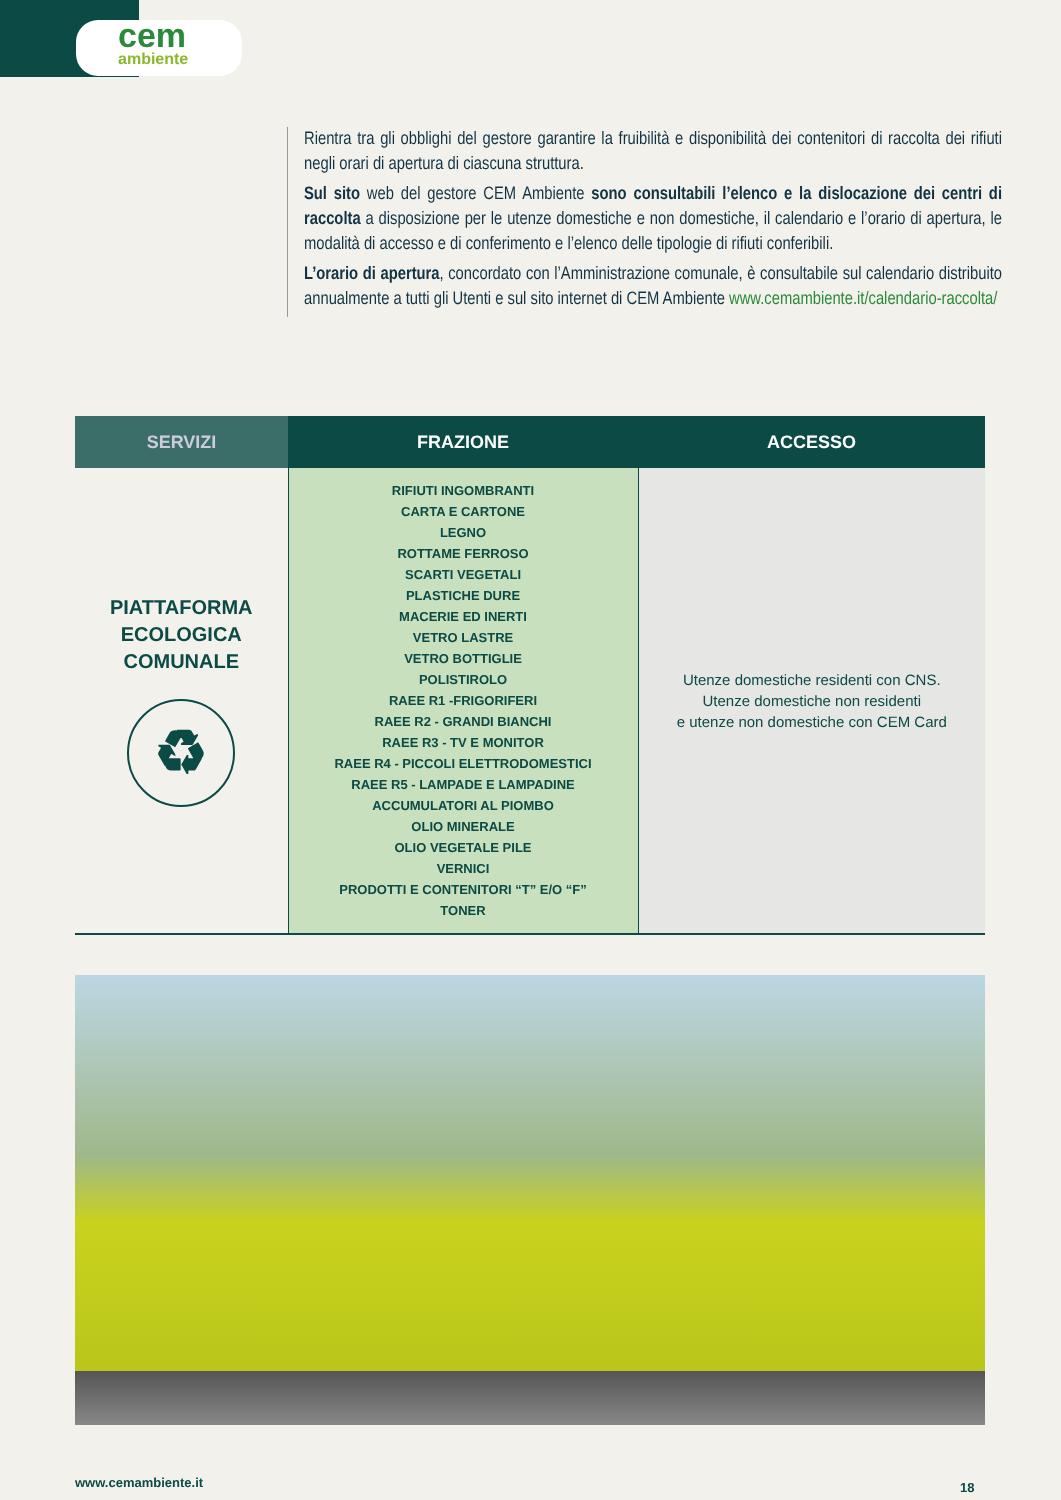cem
ambiente
Rientra tra gli obblighi del gestore garantire la fruibilità e disponibilità dei contenitori di raccolta dei rifiuti negli orari di apertura di ciascuna struttura.
Sul sito web del gestore CEM Ambiente sono consultabili l’elenco e la dislocazione dei centri di raccolta a disposizione per le utenze domestiche e non domestiche, il calendario e l’orario di apertura, le modalità di accesso e di conferimento e l’elenco delle tipologie di rifiuti conferibili.
L’orario di apertura, concordato con l’Amministrazione comunale, è consultabile sul calendario distribuito annualmente a tutti gli Utenti e sul sito internet di CEM Ambiente www.cemambiente.it/calendario-raccolta/
| SERVIZI | FRAZIONE | ACCESSO |
| --- | --- | --- |
| PIATTAFORMA ECOLOGICA COMUNALE ♻ | RIFIUTI INGOMBRANTI CARTA E CARTONE LEGNO ROTTAME FERROSO SCARTI VEGETALI PLASTICHE DURE MACERIE ED INERTI VETRO LASTRE VETRO BOTTIGLIE POLISTIROLO RAEE R1 -FRIGORIFERI RAEE R2 - GRANDI BIANCHI RAEE R3 - TV E MONITOR RAEE R4 - PICCOLI ELETTRODOMESTICI RAEE R5 - LAMPADE E LAMPADINE ACCUMULATORI AL PIOMBO OLIO MINERALE OLIO VEGETALE PILE VERNICI PRODOTTI E CONTENITORI “T” E/O “F” TONER | Utenze domestiche residenti con CNS. Utenze domestiche non residenti e utenze non domestiche con CEM Card |
www.cemambiente.it 18